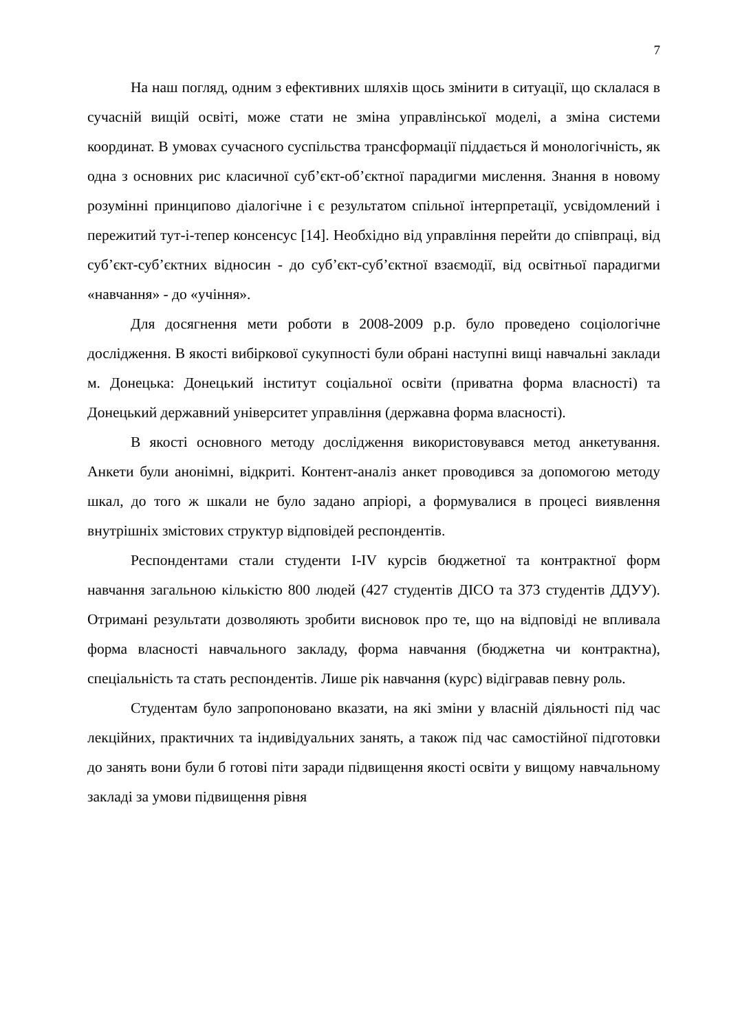7
На наш погляд, одним з ефективних шляхів щось змінити в ситуації, що склалася в сучасній вищій освіті, може стати не зміна управлінської моделі, а зміна системи координат. В умовах сучасного суспільства трансформації піддається й монологічність, як одна з основних рис класичної суб’єкт-об’єктної парадигми мислення. Знання в новому розумінні принципово діалогічне і є результатом спільної інтерпретації, усвідомлений і пережитий тут-і-тепер консенсус [14]. Необхідно від управління перейти до співпраці, від суб’єкт-суб’єктних відносин - до суб’єкт-суб’єктної взаємодії, від освітньої парадигми «навчання» - до «учіння».
Для досягнення мети роботи в 2008-2009 р.р. було проведено соціологічне дослідження. В якості вибіркової сукупності були обрані наступні вищі навчальні заклади м. Донецька: Донецький інститут соціальної освіти (приватна форма власності) та Донецький державний університет управління (державна форма власності).
В якості основного методу дослідження використовувався метод анкетування. Анкети були анонімні, відкриті. Контент-аналіз анкет проводився за допомогою методу шкал, до того ж шкали не було задано апріорі, а формувалися в процесі виявлення внутрішніх змістових структур відповідей респондентів.
Респондентами стали студенти I-IV курсів бюджетної та контрактної форм навчання загальною кількістю 800 людей (427 студентів ДІСО та 373 студентів ДДУУ). Отримані результати дозволяють зробити висновок про те, що на відповіді не впливала форма власності навчального закладу, форма навчання (бюджетна чи контрактна), спеціальність та стать респондентів. Лише рік навчання (курс) відігравав певну роль.
Студентам було запропоновано вказати, на які зміни у власній діяльності під час лекційних, практичних та індивідуальних занять, а також під час самостійної підготовки до занять вони були б готові піти заради підвищення якості освіти у вищому навчальному закладі за умови підвищення рівня